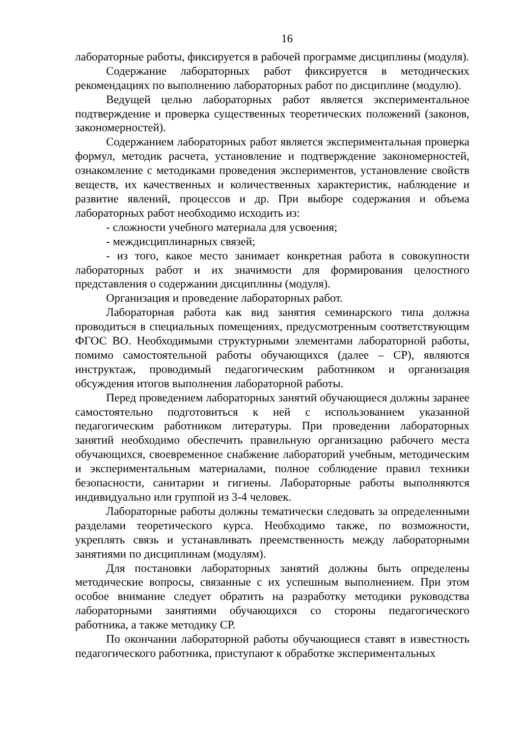16
лабораторные работы, фиксируется в рабочей программе дисциплины (модуля).
Содержание лабораторных работ фиксируется в методических рекомендациях по выполнению лабораторных работ по дисциплине (модулю).
Ведущей целью лабораторных работ является экспериментальное подтверждение и проверка существенных теоретических положений (законов, закономерностей).
Содержанием лабораторных работ является экспериментальная проверка формул, методик расчета, установление и подтверждение закономерностей, ознакомление с методиками проведения экспериментов, установление свойств веществ, их качественных и количественных характеристик, наблюдение и развитие явлений, процессов и др. При выборе содержания и объема лабораторных работ необходимо исходить из:
- сложности учебного материала для усвоения;
- междисциплинарных связей;
- из того, какое место занимает конкретная работа в совокупности лабораторных работ и их значимости для формирования целостного представления о содержании дисциплины (модуля).
Организация и проведение лабораторных работ.
Лабораторная работа как вид занятия семинарского типа должна проводиться в специальных помещениях, предусмотренным соответствующим ФГОС ВО. Необходимыми структурными элементами лабораторной работы, помимо самостоятельной работы обучающихся (далее – СР), являются инструктаж, проводимый педагогическим работником и организация обсуждения итогов выполнения лабораторной работы.
Перед проведением лабораторных занятий обучающиеся должны заранее самостоятельно подготовиться к ней с использованием указанной педагогическим работником литературы. При проведении лабораторных занятий необходимо обеспечить правильную организацию рабочего места обучающихся, своевременное снабжение лабораторий учебным, методическим и экспериментальным материалами, полное соблюдение правил техники безопасности, санитарии и гигиены. Лабораторные работы выполняются индивидуально или группой из 3-4 человек.
Лабораторные работы должны тематически следовать за определенными разделами теоретического курса. Необходимо также, по возможности, укреплять связь и устанавливать преемственность между лабораторными занятиями по дисциплинам (модулям).
Для постановки лабораторных занятий должны быть определены методические вопросы, связанные с их успешным выполнением. При этом особое внимание следует обратить на разработку методики руководства лабораторными занятиями обучающихся со стороны педагогического работника, а также методику СР.
По окончании лабораторной работы обучающиеся ставят в известность педагогического работника, приступают к обработке экспериментальных